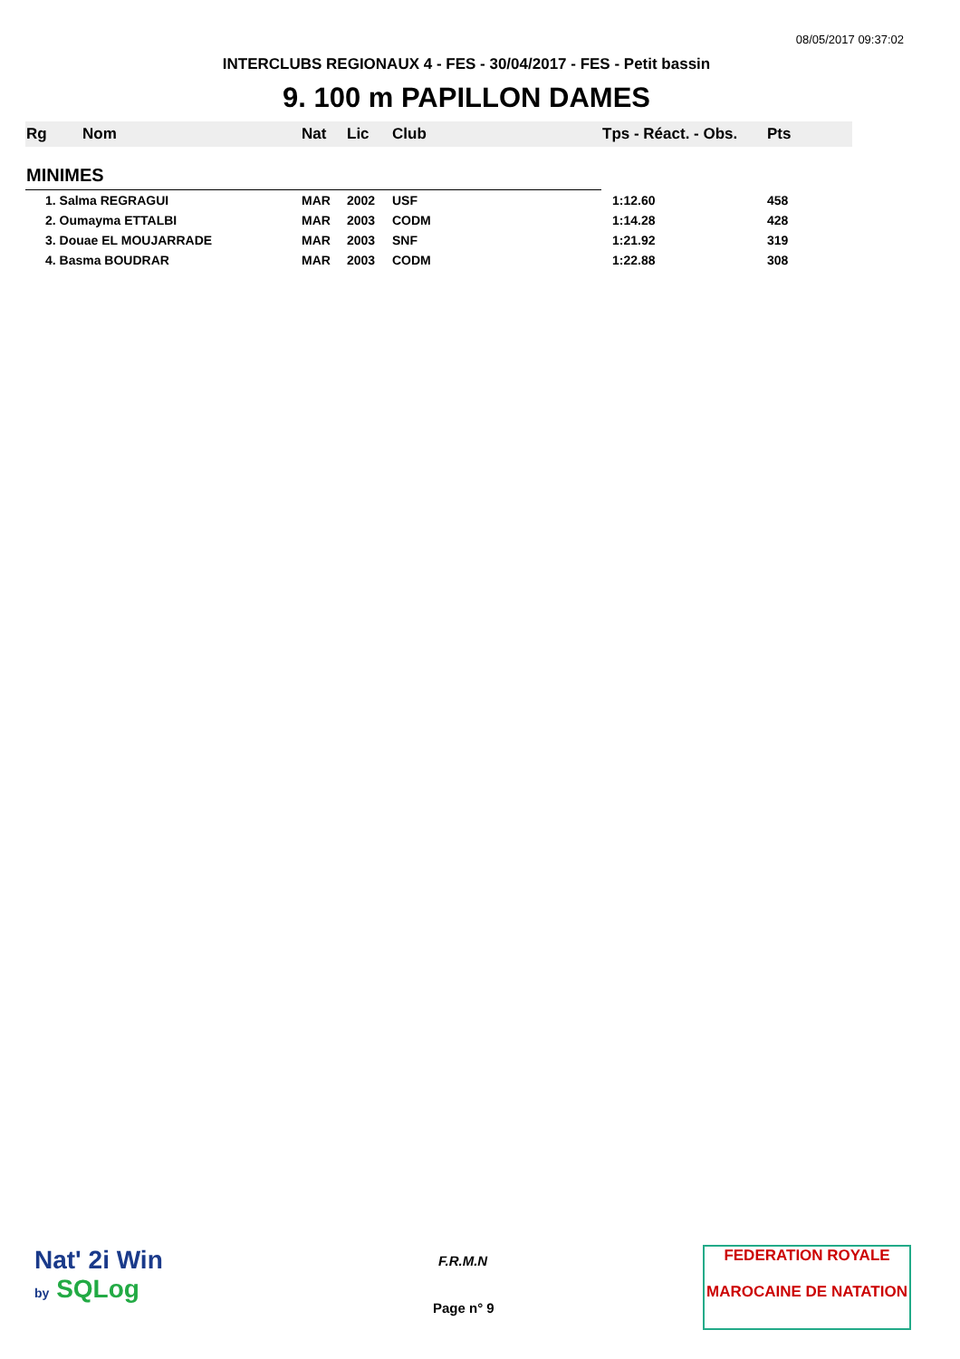08/05/2017 09:37:02
INTERCLUBS REGIONAUX 4 - FES - 30/04/2017 - FES - Petit bassin
9. 100 m PAPILLON DAMES
| Rg | Nom | Nat | Lic | Club | Tps - Réact. - Obs. | Pts |
| --- | --- | --- | --- | --- | --- | --- |
| MINIMES | | | | | | |
| 1. Salma REGRAGUI | | MAR | 2002 | USF | 1:12.60 | 458 |
| 2. Oumayma ETTALBI | | MAR | 2003 | CODM | 1:14.28 | 428 |
| 3. Douae EL MOUJARRADE | | MAR | 2003 | SNF | 1:21.92 | 319 |
| 4. Basma BOUDRAR | | MAR | 2003 | CODM | 1:22.88 | 308 |
Nat' 2i Win
by SQLog
F.R.M.N
Page n° 9
FEDERATION ROYALE
MAROCAINE DE NATATION